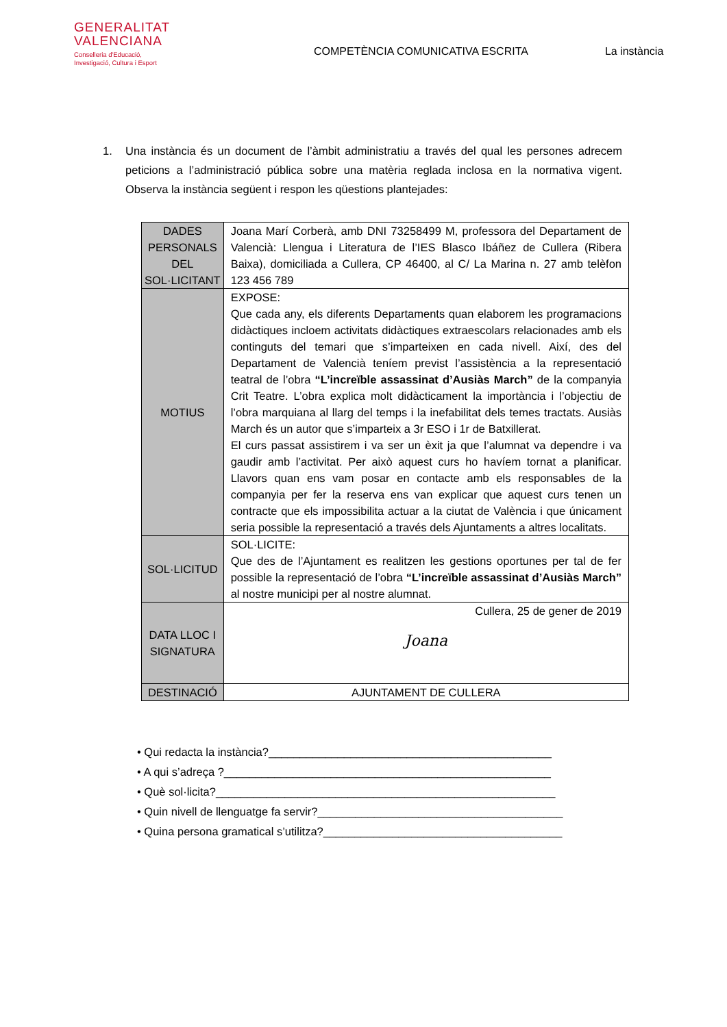GENERALITAT
VALENCIANA
Conselleria d'Educació,
Investigació, Cultura i Esport
COMPETÈNCIA COMUNICATIVA ESCRITA
La instància
1. Una instància és un document de l’àmbit administratiu a través del qual les persones adrecem peticions a l’administració pública sobre una matèria reglada inclosa en la normativa vigent. Observa la instància següent i respon les qüestions plantejades:
| DADES PERSONALS DEL SOL·LICITANT | Joana Marí Corberà, amb DNI 73258499 M, professora del Departament de Valencià: Llengua i Literatura de l’IES Blasco Ibáñez de Cullera (Ribera Baixa), domiciliada a Cullera, CP 46400, al C/ La Marina n. 27 amb telèfon 123 456 789 |
| MOTIUS | EXPOSE: Que cada any, els diferents Departaments quan elaborem les programacions didàctiques incloem activitats didàctiques extraescolars relacionades amb els continguts del temari que s’imparteixen en cada nivell. Així, des del Departament de Valencià teníem previst l’assistència a la representació teatral de l’obra “L’increïble assassinat d’Ausiàs March” de la companyia Crit Teatre. L’obra explica molt didàcticament la importància i l’objectiu de l’obra marquiana al llarg del temps i la inefabilitat dels temes tractats. Ausiàs March és un autor que s’imparteix a 3r ESO i 1r de Batxillerat. El curs passat assistirem i va ser un èxit ja que l’alumnat va dependre i va gaudir amb l’activitat. Per això aquest curs ho havíem tornat a planificar. Llavors quan ens vam posar en contacte amb els responsables de la companyia per fer la reserva ens van explicar que aquest curs tenen un contracte que els impossibilita actuar a la ciutat de València i que únicament seria possible la representació a través dels Ajuntaments a altres localitats. |
| SOL·LICITUD | SOL·LICITE: Que des de l’Ajuntament es realitzen les gestions oportunes per tal de fer possible la representació de l’obra “L’increïble assassinat d’Ausiàs March” al nostre municipi per al nostre alumnat. |
| DATA LLOC I SIGNATURA | Cullera, 25 de gener de 2019 Joana |
| DESTINACIÓ | AJUNTAMENT DE CULLERA |
• Qui redacta la instància?_____________________________________________
• A qui s’adreça ?____________________________________________________
• Què sol·licita?______________________________________________________
• Quin nivell de llenguatge fa servir?_______________________________________
• Quina persona gramatical s’utilitza?______________________________________